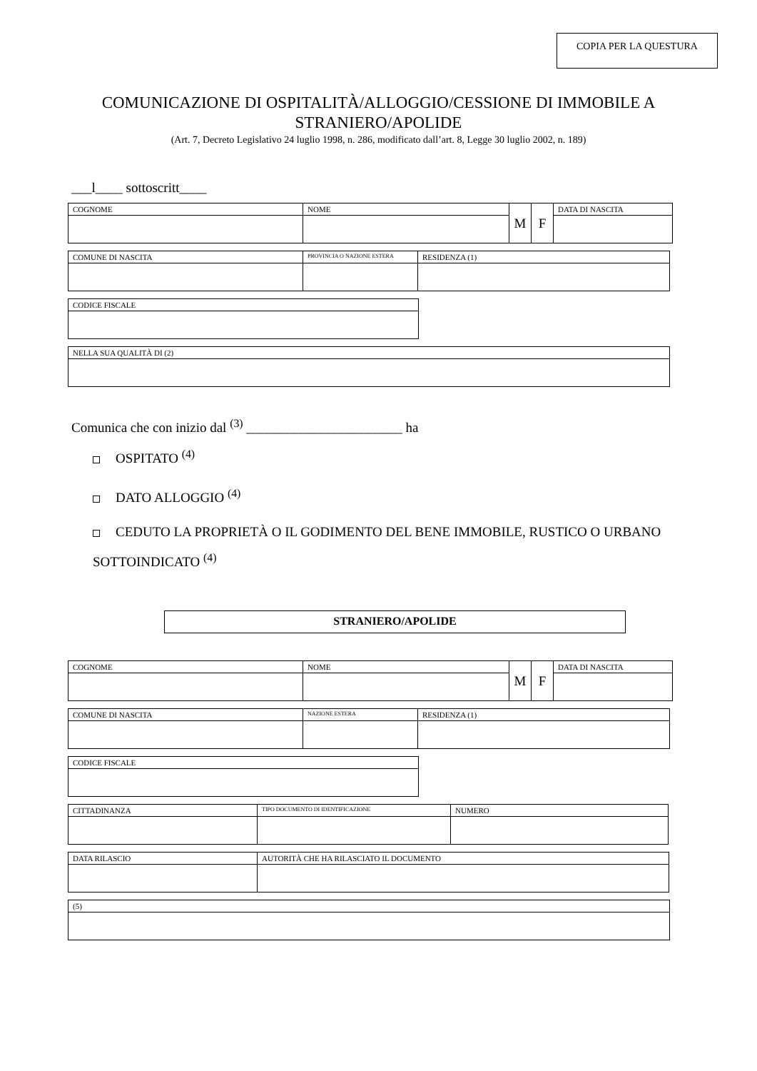COPIA PER LA QUESTURA
COMUNICAZIONE DI OSPITALITÀ/ALLOGGIO/CESSIONE DI IMMOBILE A
STRANIERO/APOLIDE
(Art. 7, Decreto Legislativo 24 luglio 1998, n. 286, modificato dall’art. 8, Legge 30 luglio 2002, n. 189)
___l____ sottoscritt____
| COGNOME | NOME | M | F | DATA DI NASCITA |
| COMUNE DI NASCITA | PROVINCIA O NAZIONE ESTERA | RESIDENZA (1) |
| CODICE FISCALE |
| NELLA SUA QUALITÀ DI (2) |
Comunica che con inizio dal <sup>(3)</sup> _______________________ ha
OSPITATO <sup>(4)</sup>
DATO ALLOGGIO <sup>(4)</sup>
CEDUTO LA PROPRIETÀ O IL GODIMENTO DEL BENE IMMOBILE, RUSTICO O URBANO SOTTOINDICATO <sup>(4)</sup>
STRANIERO/APOLIDE
| COGNOME | NOME | M | F | DATA DI NASCITA |
| COMUNE DI NASCITA | NAZIONE ESTERA | RESIDENZA (1) |
| CODICE FISCALE |
| CITTADINANZA | TIPO DOCUMENTO DI IDENTIFICAZIONE | NUMERO |
| DATA RILASCIO | AUTORITÀ CHE HA RILASCIATO IL DOCUMENTO |
| (5) |